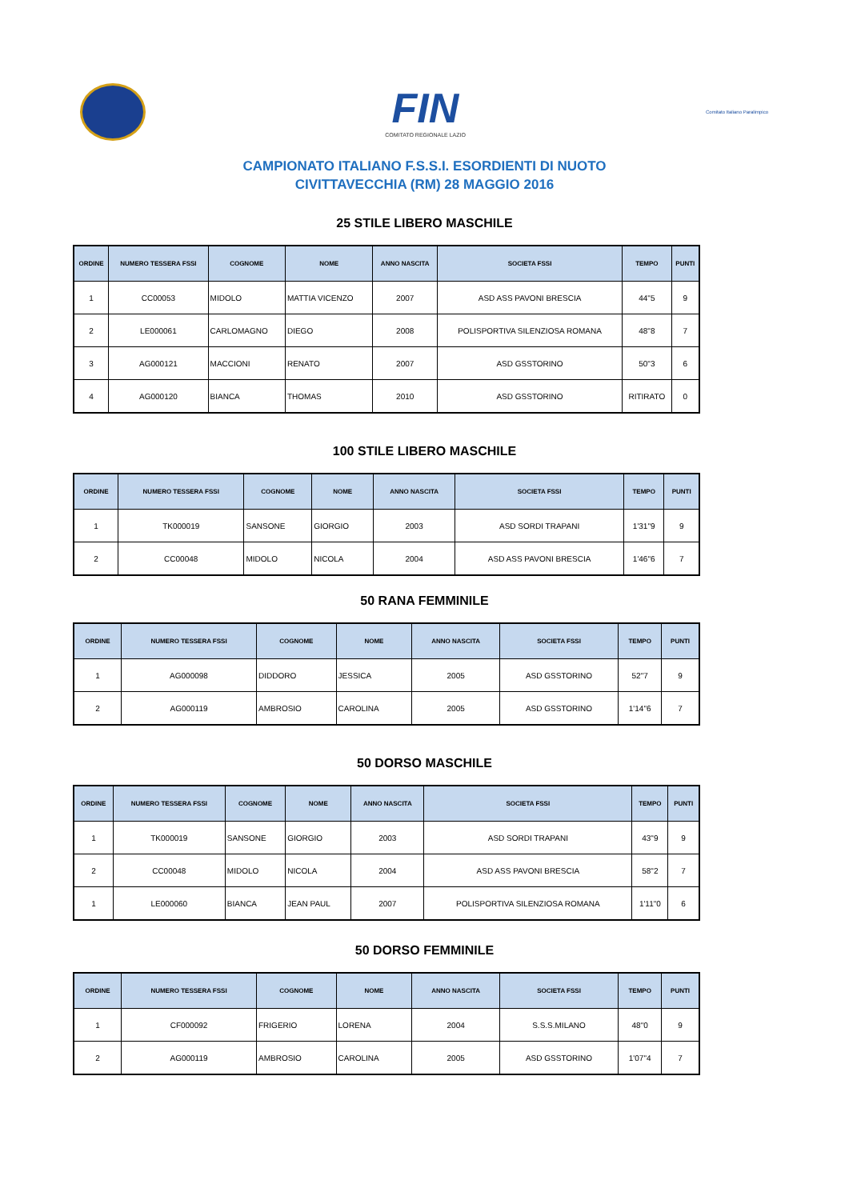FIN
COMITATO REGIONALE LAZIO
Comitato Italiano Paralimpico
CAMPIONATO ITALIANO F.S.S.I. ESORDIENTI DI NUOTO
CIVITTAVECCHIA (RM) 28 MAGGIO 2016
25 STILE LIBERO MASCHILE
| ORDINE | NUMERO TESSERA FSSI | COGNOME | NOME | ANNO NASCITA | SOCIETA FSSI | TEMPO | PUNTI |
| --- | --- | --- | --- | --- | --- | --- | --- |
| 1 | CC00053 | MIDOLO | MATTIA VICENZO | 2007 | ASD ASS PAVONI BRESCIA | 44"5 | 9 |
| 2 | LE000061 | CARLOMAGNO | DIEGO | 2008 | POLISPORTIVA SILENZIOSA ROMANA | 48"8 | 7 |
| 3 | AG000121 | MACCIONI | RENATO | 2007 | ASD GSSTORINO | 50"3 | 6 |
| 4 | AG000120 | BIANCA | THOMAS | 2010 | ASD GSSTORINO | RITIRATO | 0 |
100 STILE LIBERO MASCHILE
| ORDINE | NUMERO TESSERA FSSI | COGNOME | NOME | ANNO NASCITA | SOCIETA FSSI | TEMPO | PUNTI |
| --- | --- | --- | --- | --- | --- | --- | --- |
| 1 | TK000019 | SANSONE | GIORGIO | 2003 | ASD SORDI TRAPANI | 1'31"9 | 9 |
| 2 | CC00048 | MIDOLO | NICOLA | 2004 | ASD ASS PAVONI BRESCIA | 1'46"6 | 7 |
50 RANA FEMMINILE
| ORDINE | NUMERO TESSERA FSSI | COGNOME | NOME | ANNO NASCITA | SOCIETA FSSI | TEMPO | PUNTI |
| --- | --- | --- | --- | --- | --- | --- | --- |
| 1 | AG000098 | DIDDORO | JESSICA | 2005 | ASD GSSTORINO | 52"7 | 9 |
| 2 | AG000119 | AMBROSIO | CAROLINA | 2005 | ASD GSSTORINO | 1'14"6 | 7 |
50 DORSO MASCHILE
| ORDINE | NUMERO TESSERA FSSI | COGNOME | NOME | ANNO NASCITA | SOCIETA FSSI | TEMPO | PUNTI |
| --- | --- | --- | --- | --- | --- | --- | --- |
| 1 | TK000019 | SANSONE | GIORGIO | 2003 | ASD SORDI TRAPANI | 43"9 | 9 |
| 2 | CC00048 | MIDOLO | NICOLA | 2004 | ASD ASS PAVONI BRESCIA | 58"2 | 7 |
| 1 | LE000060 | BIANCA | JEAN PAUL | 2007 | POLISPORTIVA SILENZIOSA ROMANA | 1'11"0 | 6 |
50 DORSO FEMMINILE
| ORDINE | NUMERO TESSERA FSSI | COGNOME | NOME | ANNO NASCITA | SOCIETA FSSI | TEMPO | PUNTI |
| --- | --- | --- | --- | --- | --- | --- | --- |
| 1 | CF000092 | FRIGERIO | LORENA | 2004 | S.S.S.MILANO | 48"0 | 9 |
| 2 | AG000119 | AMBROSIO | CAROLINA | 2005 | ASD GSSTORINO | 1'07"4 | 7 |